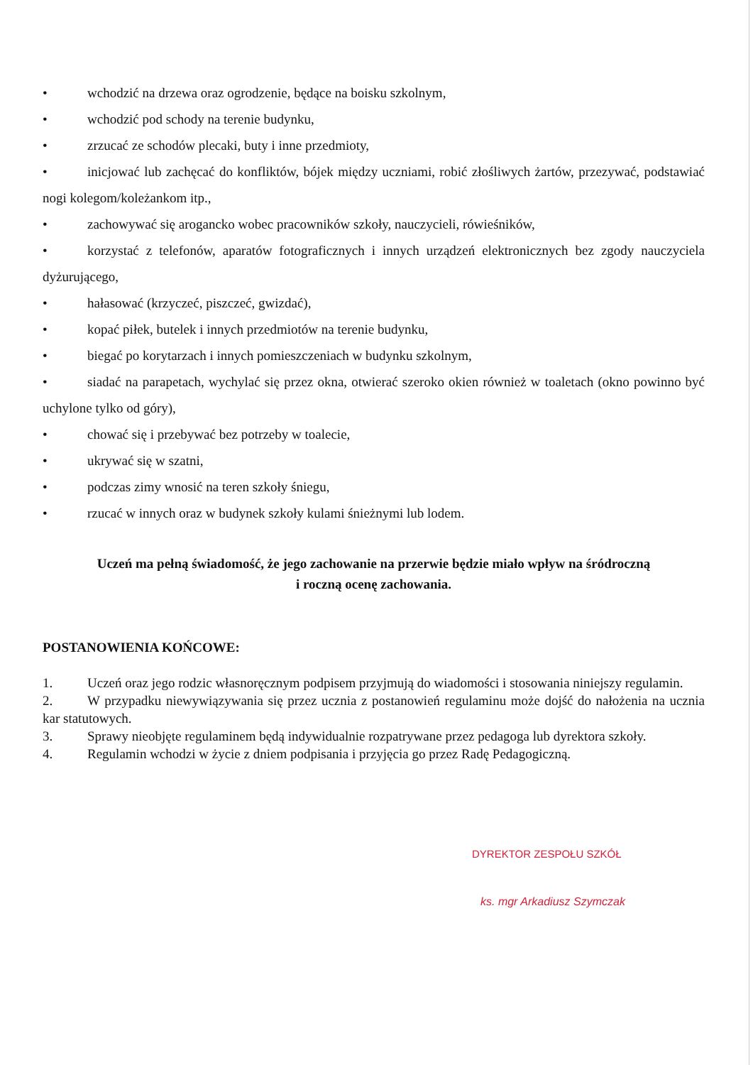• wchodzić na drzewa oraz ogrodzenie, będące na boisku szkolnym,
• wchodzić pod schody na terenie budynku,
• zrzucać ze schodów plecaki, buty i inne przedmioty,
• inicjować lub zachęcać do konfliktów, bójek między uczniami, robić złośliwych żartów, przezywać, podstawiać nogi kolegom/koleżankom itp.,
• zachowywać się arogancko wobec pracowników szkoły, nauczycieli, rówieśników,
• korzystać z telefonów, aparatów fotograficznych i innych urządzeń elektronicznych bez zgody nauczyciela dyżurującego,
• hałasować (krzyczeć, piszczeć, gwizdać),
• kopać piłek, butelek i innych przedmiotów na terenie budynku,
• biegać po korytarzach i innych pomieszczeniach w budynku szkolnym,
• siadać na parapetach, wychylać się przez okna, otwierać szeroko okien również w toaletach (okno powinno być uchylone tylko od góry),
• chować się i przebywać bez potrzeby w toalecie,
• ukrywać się w szatni,
• podczas zimy wnosić na teren szkoły śniegu,
• rzucać w innych oraz w budynek szkoły kulami śnieżnymi lub lodem.
Uczeń ma pełną świadomość, że jego zachowanie na przerwie będzie miało wpływ na śródroczną
i roczną ocenę zachowania.
POSTANOWIENIA KOŃCOWE:
1. Uczeń oraz jego rodzic własnoręcznym podpisem przyjmują do wiadomości i stosowania niniejszy regulamin.
2. W przypadku niewywiązywania się przez ucznia z postanowień regulaminu może dojść do nałożenia na ucznia kar statutowych.
3. Sprawy nieobjęte regulaminem będą indywidualnie rozpatrywane przez pedagoga lub dyrektora szkoły.
4. Regulamin wchodzi w życie z dniem podpisania i przyjęcia go przez Radę Pedagogiczną.
DYREKTOR ZESPOŁU SZKÓŁ
ks. mgr Arkadiusz Szymczak